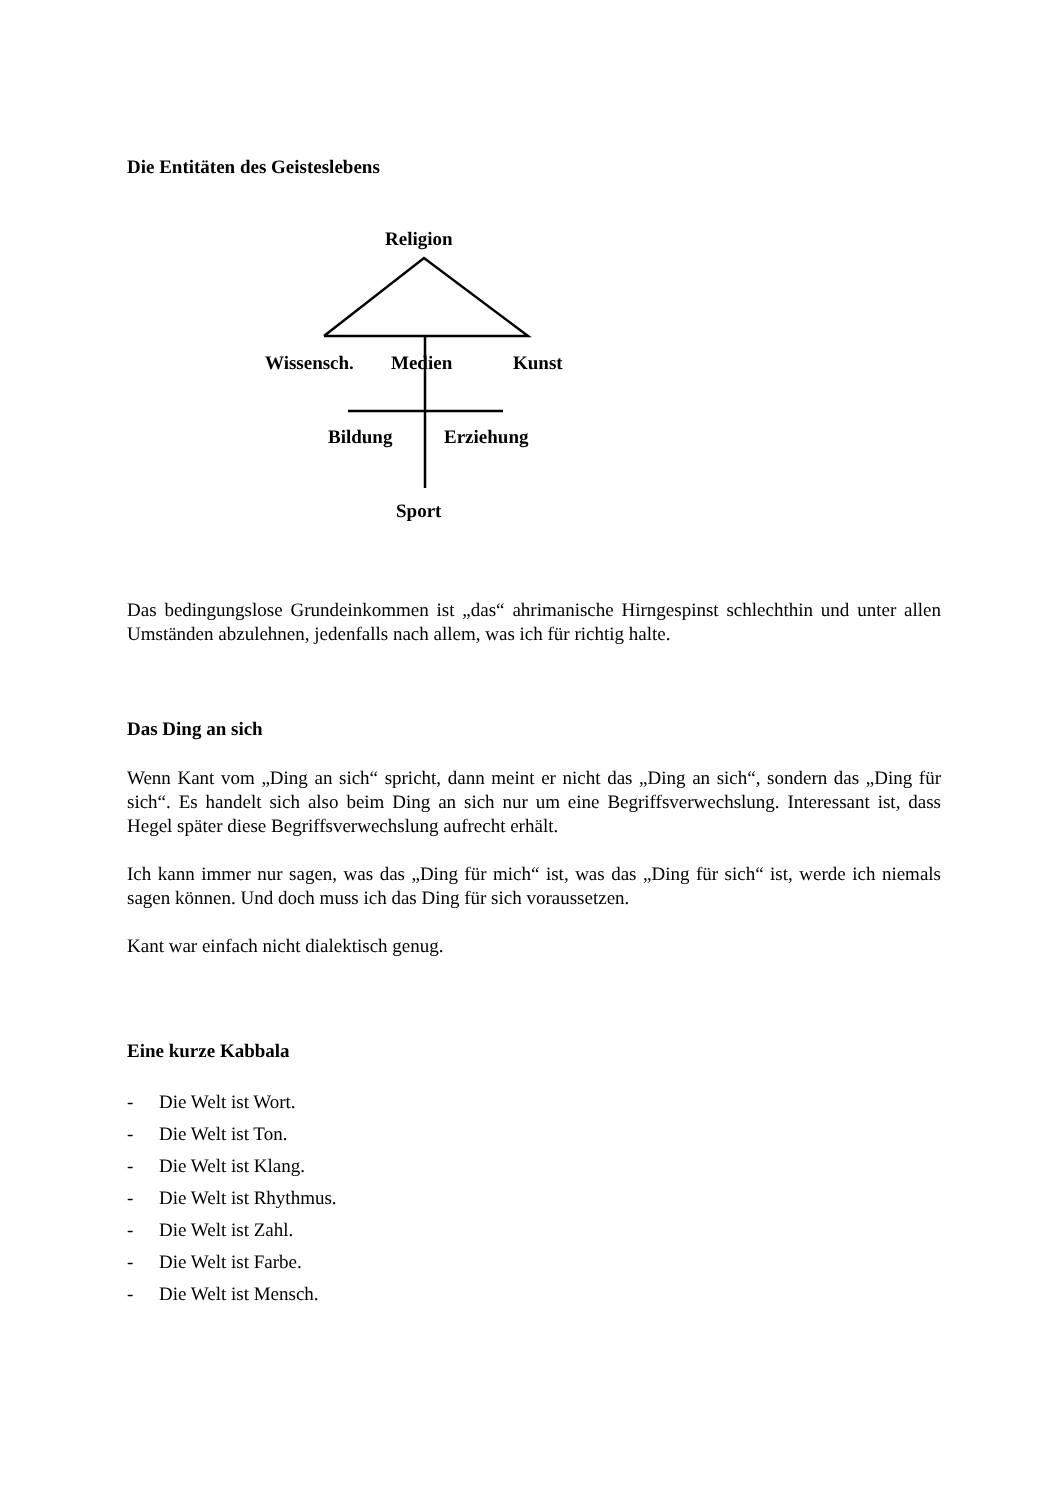Die Entitäten des Geisteslebens
Religion
Wissensch. Medien Kunst
Bildung Erziehung
Sport
Das bedingungslose Grundeinkommen ist „das“ ahrimanische Hirngespinst schlechthin und unter allen Umständen abzulehnen, jedenfalls nach allem, was ich für richtig halte.
Das Ding an sich
Wenn Kant vom „Ding an sich“ spricht, dann meint er nicht das „Ding an sich“, sondern das „Ding für sich“. Es handelt sich also beim Ding an sich nur um eine Begriffsverwechslung. Interessant ist, dass Hegel später diese Begriffsverwechslung aufrecht erhält.
Ich kann immer nur sagen, was das „Ding für mich“ ist, was das „Ding für sich“ ist, werde ich niemals sagen können. Und doch muss ich das Ding für sich voraussetzen.
Kant war einfach nicht dialektisch genug.
Eine kurze Kabbala
- Die Welt ist Wort.
- Die Welt ist Ton.
- Die Welt ist Klang.
- Die Welt ist Rhythmus.
- Die Welt ist Zahl.
- Die Welt ist Farbe.
- Die Welt ist Mensch.